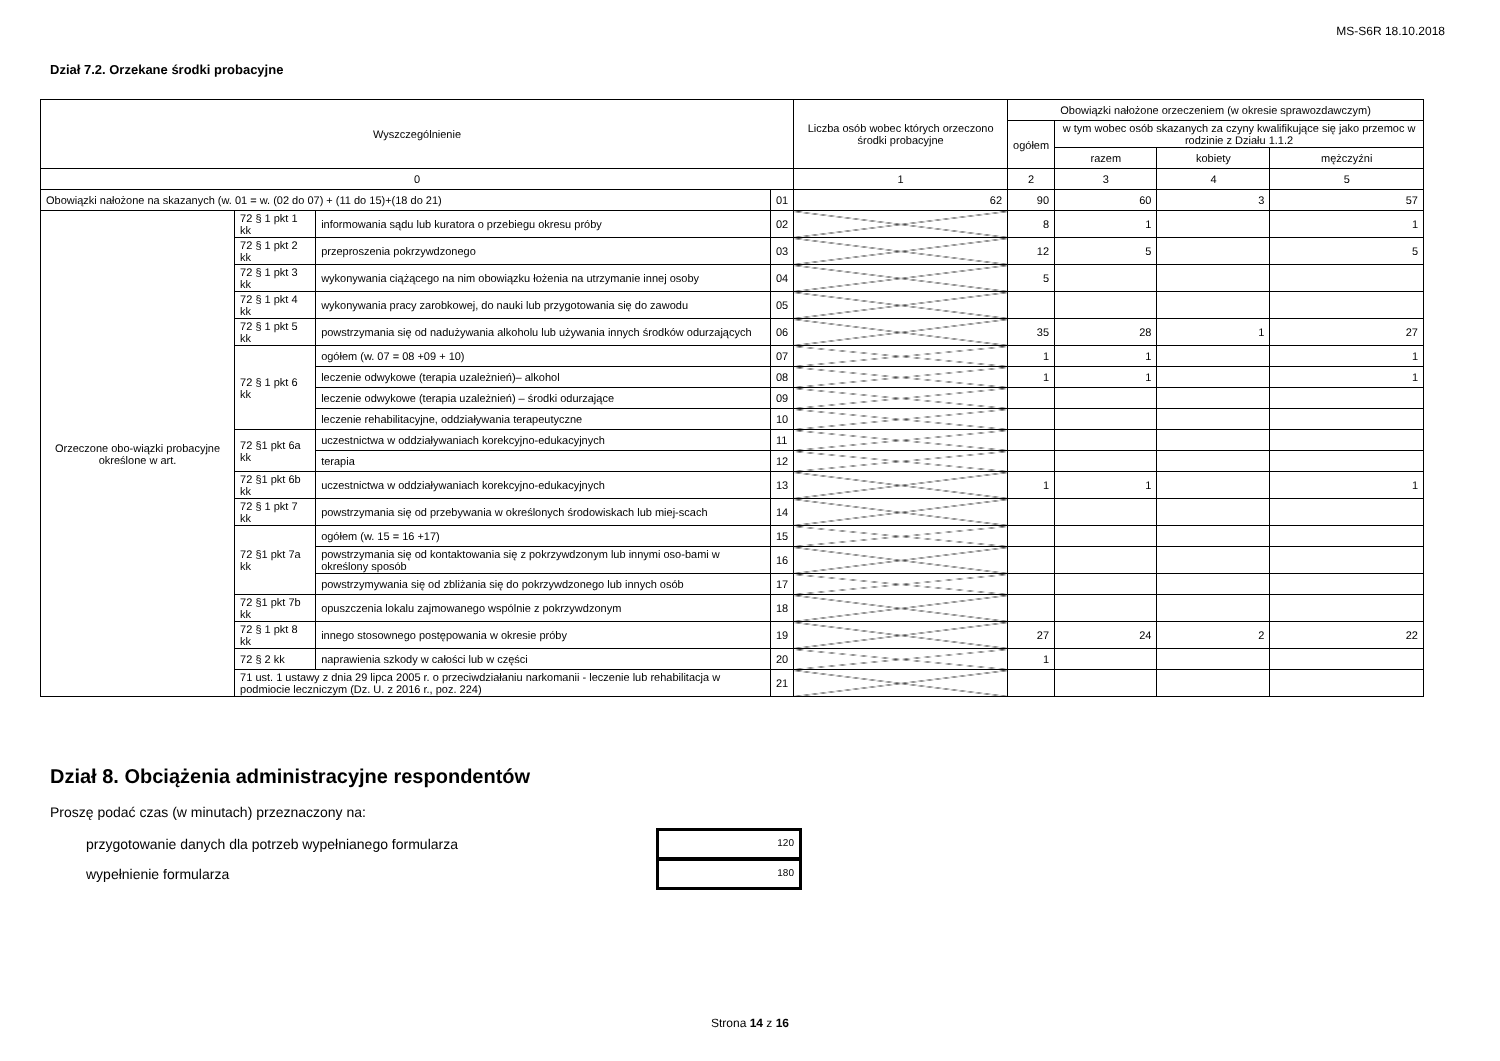MS-S6R 18.10.2018
Dział 7.2. Orzekane środki probacyjne
| Wyszczególnienie | | | | Liczba osób wobec których orzeczono środki probacyjne | Obowiązki nałożone orzeczeniem (w okresie sprawozdawczym) | | | |
| --- | --- | --- | --- | --- | --- | --- | --- | --- |
| | | | | | ogółem | w tym wobec osób skazanych za czyny kwalifikujące się jako przemoc w rodzinie z Działu 1.1.2 | | |
| | | | | | | razem | kobiety | mężczyźni |
| 0 | | | | 1 | 2 | 3 | 4 | 5 |
| Obowiązki nałożone na skazanych (w. 01 = w. (02 do 07) + (11 do 15)+(18 do 21) | | | 01 | 62 | 90 | 60 | 3 | 57 |
| Orzeczone obo-wiązki probacyjne określone w art. | 72 § 1 pkt 1 kk | informowania sądu lub kuratora o przebiegu okresu próby | 02 | | 8 | 1 | | 1 |
| | 72 § 1 pkt 2 kk | przeproszenia pokrzywdzonego | 03 | | 12 | 5 | | 5 |
| | 72 § 1 pkt 3 kk | wykonywania ciążącego na nim obowiązku łożenia na utrzymanie innej osoby | 04 | | 5 | | | |
| | 72 § 1 pkt 4 kk | wykonywania pracy zarobkowej, do nauki lub przygotowania się do zawodu | 05 | | | | | |
| | 72 § 1 pkt 5 kk | powstrzymania się od nadużywania alkoholu lub używania innych środków odurzających | 06 | | 35 | 28 | 1 | 27 |
| | 72 § 1 pkt 6 kk | ogółem (w. 07 = 08 +09 + 10) | 07 | | 1 | 1 | | 1 |
| | | leczenie odwykowe (terapia uzależnień)– alkohol | 08 | | 1 | 1 | | 1 |
| | | leczenie odwykowe (terapia uzależnień) – środki odurzające | 09 | | | | | |
| | | leczenie rehabilitacyjne, oddziaływania terapeutyczne | 10 | | | | | |
| | 72 §1 pkt 6a kk | uczestnictwa w oddziaływaniach korekcyjno-edukacyjnych | 11 | | | | | |
| | | terapia | 12 | | | | | |
| | 72 §1 pkt 6b kk | uczestnictwa w oddziaływaniach korekcyjno-edukacyjnych | 13 | | 1 | 1 | | 1 |
| | 72 § 1 pkt 7 kk | powstrzymania się od przebywania w określonych środowiskach lub miej-scach | 14 | | | | | |
| | 72 §1 pkt 7a kk | ogółem (w. 15 = 16 +17) | 15 | | | | | |
| | | powstrzymania się od kontaktowania się z pokrzywdzonym lub innymi oso-bami w określony sposób | 16 | | | | | |
| | | powstrzymywania się od zbliżania się do pokrzywdzonego lub innych osób | 17 | | | | | |
| | 72 §1 pkt 7b kk | opuszczenia lokalu zajmowanego wspólnie z pokrzywdzonym | 18 | | | | | |
| | 72 § 1 pkt 8 kk | innego stosownego postępowania w okresie próby | 19 | | 27 | 24 | 2 | 22 |
| | 72 § 2 kk | naprawienia szkody w całości lub w części | 20 | | 1 | | | |
| | 71 ust. 1 ustawy z dnia 29 lipca 2005 r. o przeciwdziałaniu narkomanii - leczenie lub rehabilitacja w podmiocie leczniczym (Dz. U. z 2016 r., poz. 224) | | 21 | | | | | |
Dział 8. Obciążenia administracyjne respondentów
Proszę podać czas (w minutach) przeznaczony na:
przygotowanie danych dla potrzeb wypełnianego formularza
120
wypełnienie formularza
180
Strona 14 z 16